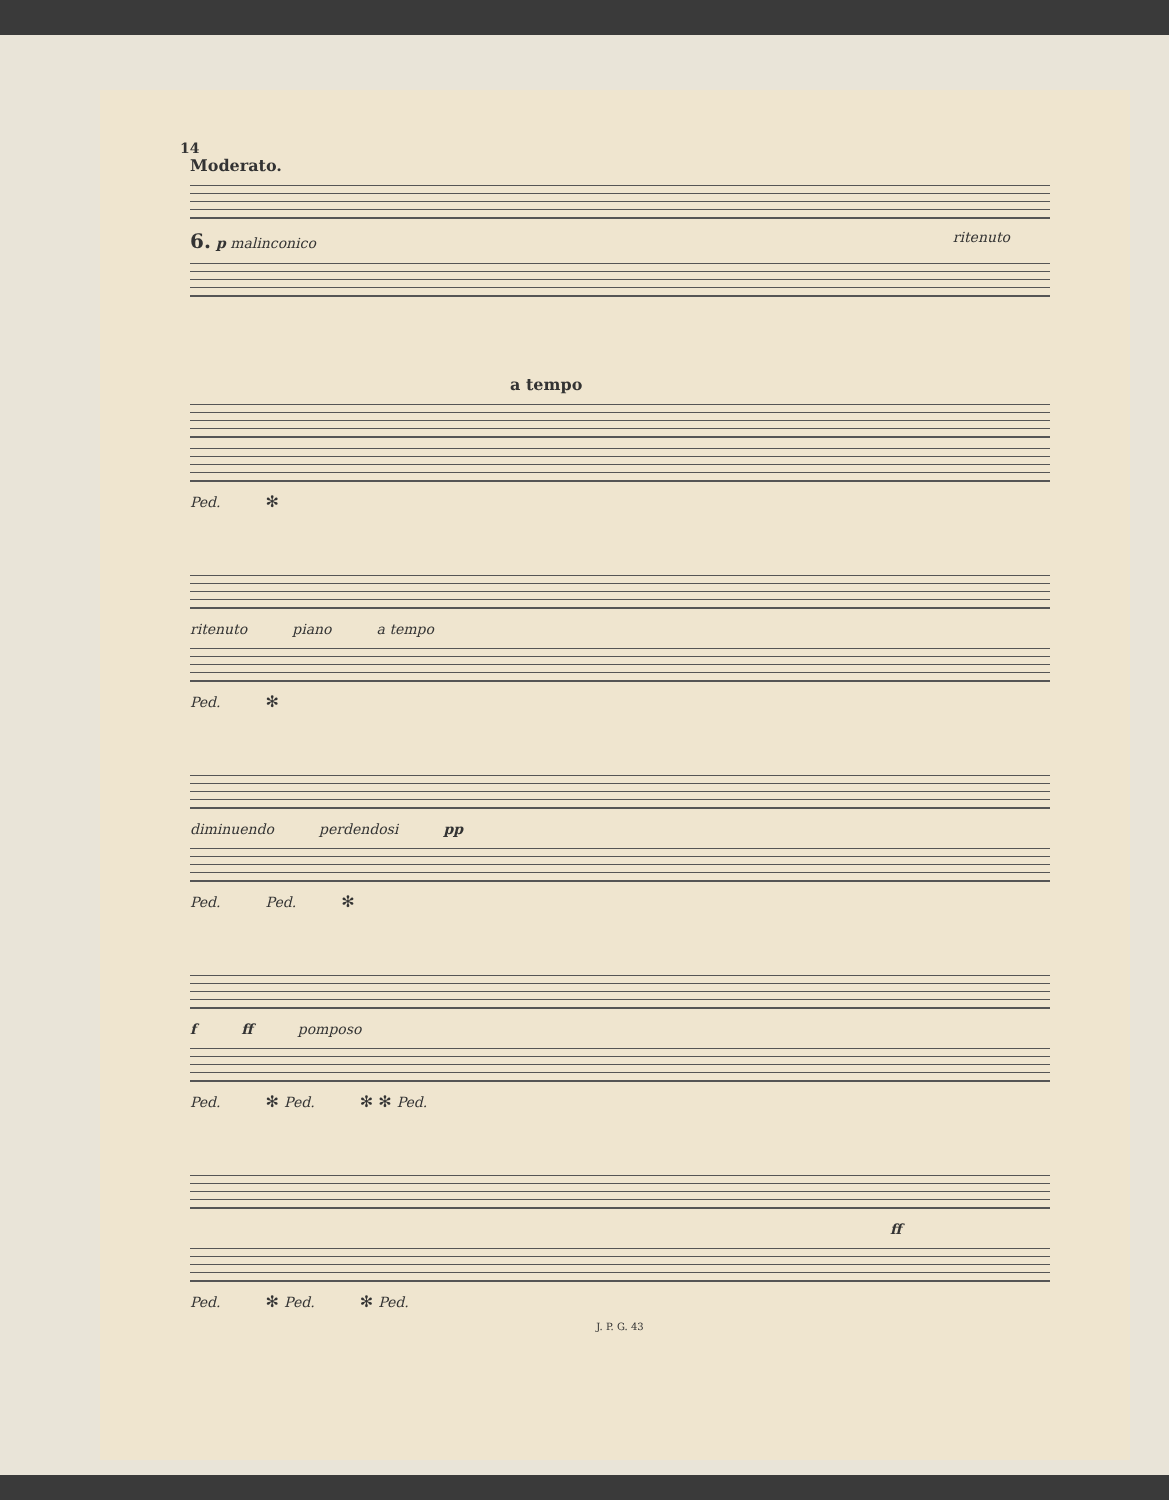14
Moderato.
6. p malinconico ritenuto
a tempo
Ped. ✻
ritenuto piano a tempo Ped. ✻
diminuendo perdendosi pp Ped. Ped. ✻
f ff pomposo Ped. ✻ Ped. ✻ ✻ Ped.
ff Ped. ✻ Ped. ✻ Ped.
J. P. G. 43